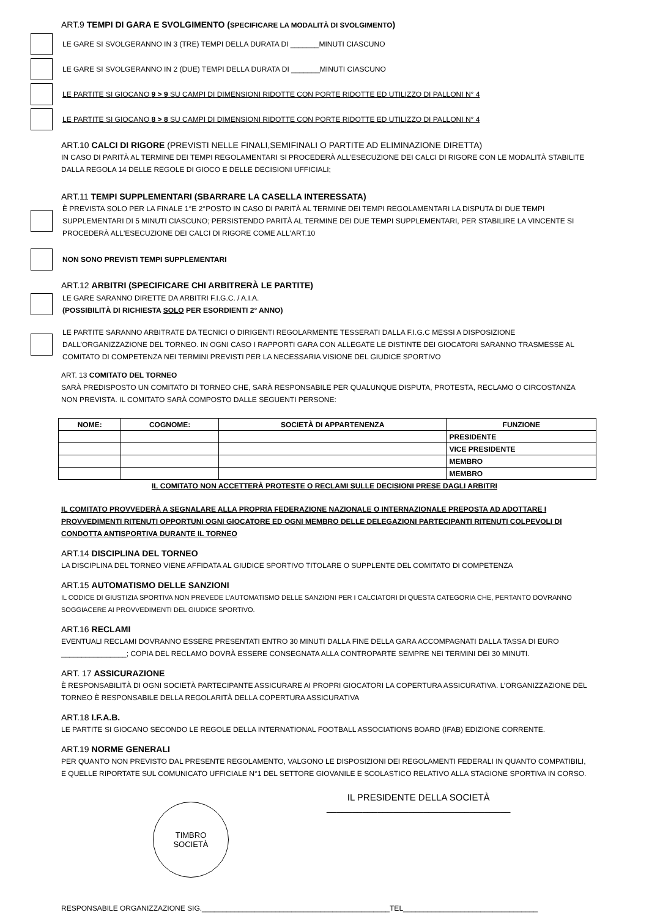ART.9 TEMPI DI GARA E SVOLGIMENTO (SPECIFICARE LA MODALITÀ DI SVOLGIMENTO)
LE GARE SI SVOLGERANNO IN 3 (TRE) TEMPI DELLA DURATA DI _______MINUTI CIASCUNO
LE GARE SI SVOLGERANNO IN 2 (DUE) TEMPI DELLA DURATA DI _______MINUTI CIASCUNO
LE PARTITE SI GIOCANO 9 > 9 SU CAMPI DI DIMENSIONI RIDOTTE CON PORTE RIDOTTE ED UTILIZZO DI PALLONI N° 4
LE PARTITE SI GIOCANO 8 > 8 SU CAMPI DI DIMENSIONI RIDOTTE CON PORTE RIDOTTE ED UTILIZZO DI PALLONI N° 4
ART.10 CALCI DI RIGORE (PREVISTI NELLE FINALI,SEMIFINALI O PARTITE AD ELIMINAZIONE DIRETTA)
IN CASO DI PARITÀ AL TERMINE DEI TEMPI REGOLAMENTARI SI PROCEDERÀ ALL’ESECUZIONE DEI CALCI DI RIGORE CON LE MODALITÀ STABILITE DALLA REGOLA 14 DELLE REGOLE DI GIOCO E DELLE DECISIONI UFFICIALI;
ART.11 TEMPI SUPPLEMENTARI (SBARRARE LA CASELLA INTERESSATA)
È PREVISTA SOLO PER LA FINALE 1°E 2°POSTO IN CASO DI PARITÀ AL TERMINE DEI TEMPI REGOLAMENTARI LA DISPUTA DI DUE TEMPI SUPPLEMENTARI DI 5 MINUTI CIASCUNO; PERSISTENDO PARITÀ AL TERMINE DEI DUE TEMPI SUPPLEMENTARI, PER STABILIRE LA VINCENTE SI PROCEDERÀ ALL'ESECUZIONE DEI CALCI DI RIGORE COME ALL'ART.10
NON SONO PREVISTI TEMPI SUPPLEMENTARI
ART.12 ARBITRI (SPECIFICARE CHI ARBITRERÀ LE PARTITE)
LE GARE SARANNO DIRETTE DA ARBITRI F.I.G.C. / A.I.A.
(POSSIBILITÀ DI RICHIESTA SOLO PER ESORDIENTI 2° ANNO)
LE PARTITE SARANNO ARBITRATE DA TECNICI O DIRIGENTI REGOLARMENTE TESSERATI DALLA F.I.G.C MESSI A DISPOSIZIONE DALL’ORGANIZZAZIONE DEL TORNEO. IN OGNI CASO I RAPPORTI GARA CON ALLEGATE LE DISTINTE DEI GIOCATORI SARANNO TRASMESSE AL COMITATO DI COMPETENZA NEI TERMINI PREVISTI PER LA NECESSARIA VISIONE DEL GIUDICE SPORTIVO
ART. 13 COMITATO DEL TORNEO
SARÀ PREDISPOSTO UN COMITATO DI TORNEO CHE, SARÀ RESPONSABILE PER QUALUNQUE DISPUTA, PROTESTA, RECLAMO O CIRCOSTANZA NON PREVISTA. IL COMITATO SARÀ COMPOSTO DALLE SEGUENTI PERSONE:
| NOME: | COGNOME: | SOCIETÀ DI APPARTENENZA | FUNZIONE |
| --- | --- | --- | --- |
| | | | PRESIDENTE |
| | | | VICE PRESIDENTE |
| | | | MEMBRO |
| | | | MEMBRO |
IL COMITATO NON ACCETTERÀ PROTESTE O RECLAMI SULLE DECISIONI PRESE DAGLI ARBITRI
IL COMITATO PROVVEDERÀ A SEGNALARE ALLA PROPRIA FEDERAZIONE NAZIONALE O INTERNAZIONALE PREPOSTA AD ADOTTARE I PROVVEDIMENTI RITENUTI OPPORTUNI OGNI GIOCATORE ED OGNI MEMBRO DELLE DELEGAZIONI PARTECIPANTI RITENUTI COLPEVOLI DI CONDOTTA ANTISPORTIVA DURANTE IL TORNEO
ART.14 DISCIPLINA DEL TORNEO
LA DISCIPLINA DEL TORNEO VIENE AFFIDATA AL GIUDICE SPORTIVO TITOLARE O SUPPLENTE DEL COMITATO DI COMPETENZA
ART.15 AUTOMATISMO DELLE SANZIONI
IL CODICE DI GIUSTIZIA SPORTIVA NON PREVEDE L’AUTOMATISMO DELLE SANZIONI PER I CALCIATORI DI QUESTA CATEGORIA CHE, PERTANTO DOVRANNO SOGGIACERE AI PROVVEDIMENTI DEL GIUDICE SPORTIVO.
ART.16 RECLAMI
EVENTUALI RECLAMI DOVRANNO ESSERE PRESENTATI ENTRO 30 MINUTI DALLA FINE DELLA GARA ACCOMPAGNATI DALLA TASSA DI EURO ________________; COPIA DEL RECLAMO DOVRÀ ESSERE CONSEGNATA ALLA CONTROPARTE SEMPRE NEI TERMINI DEI 30 MINUTI.
ART. 17 ASSICURAZIONE
È RESPONSABILITÀ DI OGNI SOCIETÀ PARTECIPANTE ASSICURARE AI PROPRI GIOCATORI LA COPERTURA ASSICURATIVA. L’ORGANIZZAZIONE DEL TORNEO È RESPONSABILE DELLA REGOLARITÀ DELLA COPERTURA ASSICURATIVA
ART.18 I.F.A.B.
LE PARTITE SI GIOCANO SECONDO LE REGOLE DELLA INTERNATIONAL FOOTBALL ASSOCIATIONS BOARD (IFAB) EDIZIONE CORRENTE.
ART.19 NORME GENERALI
PER QUANTO NON PREVISTO DAL PRESENTE REGOLAMENTO, VALGONO LE DISPOSIZIONI DEI REGOLAMENTI FEDERALI IN QUANTO COMPATIBILI, E QUELLE RIPORTATE SUL COMUNICATO UFFICIALE N°1 DEL SETTORE GIOVANILE E SCOLASTICO RELATIVO ALLA STAGIONE SPORTIVA IN CORSO.
TIMBRO
SOCIETÀ
IL PRESIDENTE DELLA SOCIETÀ
____________________________________
RESPONSABILE ORGANIZZAZIONE SIG.______________________________________________TEL_________________________________